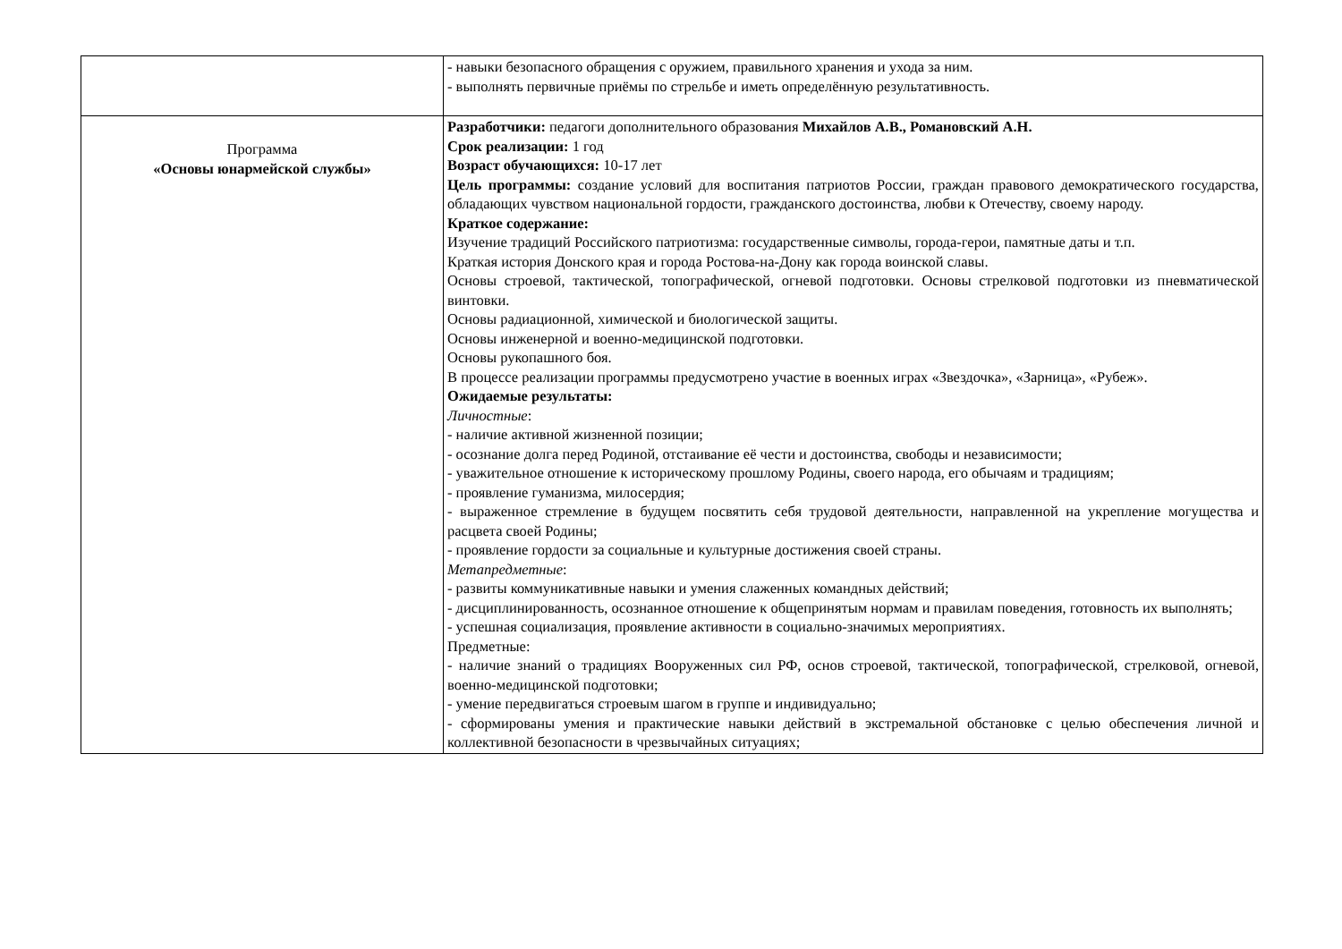| | - навыки безопасного обращения с оружием, правильного хранения и ухода за ним. - выполнять первичные приёмы по стрельбе и иметь определённую результативность. |
| Программа «Основы юнармейской службы» | Разработчики: педагоги дополнительного образования Михайлов А.В., Романовский А.Н. Срок реализации: 1 год Возраст обучающихся: 10-17 лет Цель программы: создание условий для воспитания патриотов России, граждан правового демократического государства, обладающих чувством национальной гордости, гражданского достоинства, любви к Отечеству, своему народу. Краткое содержание: Изучение традиций Российского патриотизма: государственные символы, города-герои, памятные даты и т.п. Краткая история Донского края и города Ростова-на-Дону как города воинской славы. Основы строевой, тактической, топографической, огневой подготовки. Основы стрелковой подготовки из пневматической винтовки. Основы радиационной, химической и биологической защиты. Основы инженерной и военно-медицинской подготовки. Основы рукопашного боя. В процессе реализации программы предусмотрено участие в военных играх «Звездочка», «Зарница», «Рубеж». Ожидаемые результаты: Личностные : - наличие активной жизненной позиции; - осознание долга перед Родиной, отстаивание её чести и достоинства, свободы и независимости; - уважительное отношение к историческому прошлому Родины, своего народа, его обычаям и традициям; - проявление гуманизма, милосердия; - выраженное стремление в будущем посвятить себя трудовой деятельности, направленной на укрепление могущества и расцвета своей Родины; - проявление гордости за социальные и культурные достижения своей страны. Метапредметные : - развиты коммуникативные навыки и умения слаженных командных действий; - дисциплинированность, осознанное отношение к общепринятым нормам и правилам поведения, готовность их выполнять; - успешная социализация, проявление активности в социально-значимых мероприятиях. Предметные: - наличие знаний о традициях Вооруженных сил РФ, основ строевой, тактической, топографической, стрелковой, огневой, военно-медицинской подготовки; - умение передвигаться строевым шагом в группе и индивидуально; - сформированы умения и практические навыки действий в экстремальной обстановке с целью обеспечения личной и коллективной безопасности в чрезвычайных ситуациях; |